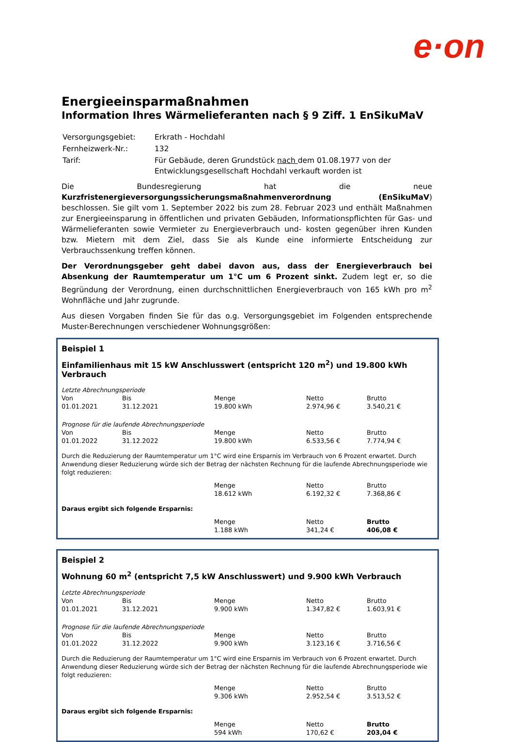e·on
Energieeinsparmaßnahmen
Information Ihres Wärmelieferanten nach § 9 Ziff. 1 EnSikuMaV
| Versorgungsgebiet: | Erkrath - Hochdahl |
| Fernheizwerk-Nr.: | 132 |
| Tarif: | Für Gebäude, deren Grundstück nach dem 01.08.1977 von der Entwicklungsgesellschaft Hochdahl verkauft worden ist |
Die Bundesregierung hat die neue Kurzfristenergieversorgungssicherungsmaßnahmenverordnung (EnSikuMaV) beschlossen. Sie gilt vom 1. September 2022 bis zum 28. Februar 2023 und enthält Maßnahmen zur Energieeinsparung in öffentlichen und privaten Gebäuden, Informationspflichten für Gas- und Wärmelieferanten sowie Vermieter zu Energieverbrauch und- kosten gegenüber ihren Kunden bzw. Mietern mit dem Ziel, dass Sie als Kunde eine informierte Entscheidung zur Verbrauchssenkung treffen können.
Der Verordnungsgeber geht dabei davon aus, dass der Energieverbrauch bei Absenkung der Raumtemperatur um 1°C um 6 Prozent sinkt. Zudem legt er, so die Begründung der Verordnung, einen durchschnittlichen Energieverbrauch von 165 kWh pro m<sup>2</sup> Wohnfläche und Jahr zugrunde.
Aus diesen Vorgaben finden Sie für das o.g. Versorgungsgebiet im Folgenden entsprechende Muster-Berechnungen verschiedener Wohnungsgrößen:
Beispiel 1
Einfamilienhaus mit 15 kW Anschlusswert (entspricht 120 m<sup>2</sup>) und 19.800 kWh Verbrauch
Letzte Abrechnungsperiode
| Von | Bis | Menge | Netto | Brutto |
| 01.01.2021 | 31.12.2021 | 19.800 kWh | 2.974,96 € | 3.540,21 € |
Prognose für die laufende Abrechnungsperiode
| Von | Bis | Menge | Netto | Brutto |
| 01.01.2022 | 31.12.2022 | 19.800 kWh | 6.533,56 € | 7.774,94 € |
Durch die Reduzierung der Raumtemperatur um 1°C wird eine Ersparnis im Verbrauch von 6 Prozent erwartet. Durch Anwendung dieser Reduzierung würde sich der Betrag der nächsten Rechnung für die laufende Abrechnungsperiode wie folgt reduzieren:
| | Menge | Netto | Brutto |
| | 18.612 kWh | 6.192,32 € | 7.368,86 € |
Daraus ergibt sich folgende Ersparnis:
| | Menge | Netto | Brutto |
| | 1.188 kWh | 341,24 € | 406,08 € |
Beispiel 2
Wohnung 60 m<sup>2</sup> (entspricht 7,5 kW Anschlusswert) und 9.900 kWh Verbrauch
Letzte Abrechnungsperiode
| Von | Bis | Menge | Netto | Brutto |
| 01.01.2021 | 31.12.2021 | 9.900 kWh | 1.347,82 € | 1.603,91 € |
Prognose für die laufende Abrechnungsperiode
| Von | Bis | Menge | Netto | Brutto |
| 01.01.2022 | 31.12.2022 | 9.900 kWh | 3.123,16 € | 3.716,56 € |
Durch die Reduzierung der Raumtemperatur um 1°C wird eine Ersparnis im Verbrauch von 6 Prozent erwartet. Durch Anwendung dieser Reduzierung würde sich der Betrag der nächsten Rechnung für die laufende Abrechnungsperiode wie folgt reduzieren:
| | Menge | Netto | Brutto |
| | 9.306 kWh | 2.952,54 € | 3.513,52 € |
Daraus ergibt sich folgende Ersparnis:
| | Menge | Netto | Brutto |
| | 594 kWh | 170,62 € | 203,04 € |